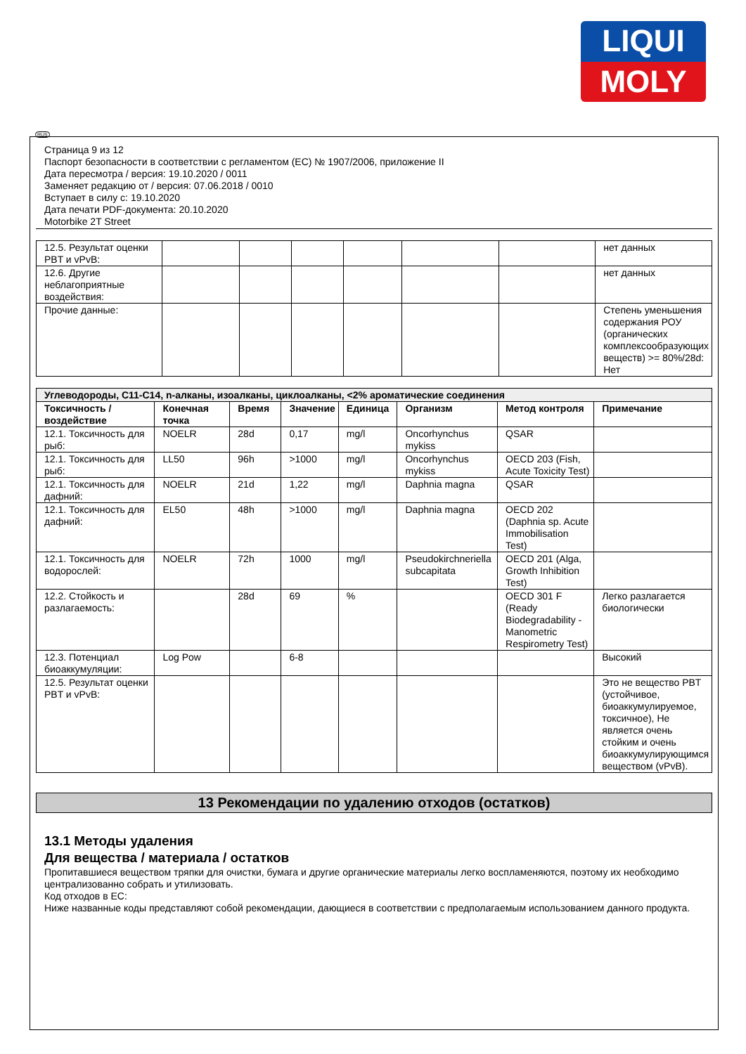LIQUI
MOLY
RUS
Страница 9 из 12
Паспорт безопасности в соответствии с регламентом (ЕС) № 1907/2006, приложение II
Дата пересмотра / версия: 19.10.2020 / 0011
Заменяет редакцию от / версия: 07.06.2018 / 0010
Вступает в силу с: 19.10.2020
Дата печати PDF-документа: 20.10.2020
Motorbike 2T Street
| 12.5. Результат оценки PBT и vPvB: | | | | | | | нет данных |
| 12.6. Другие неблагоприятные воздействия: | | | | | | | нет данных |
| Прочие данные: | | | | | | | Степень уменьшения содержания РОУ (органических комплексообразующих веществ) >= 80%/28d: Нет |
| Углеводороды, C11-C14, n-алканы, изоалканы, циклоалканы, <2% ароматические соединения | | | | | | | |
| Токсичность / воздействие | Конечная точка | Время | Значение | Единица | Организм | Метод контроля | Примечание |
| 12.1. Токсичность для рыб: | NOELR | 28d | 0,17 | mg/l | Oncorhynchus mykiss | QSAR | |
| 12.1. Токсичность для рыб: | LL50 | 96h | >1000 | mg/l | Oncorhynchus mykiss | OECD 203 (Fish, Acute Toxicity Test) | |
| 12.1. Токсичность для дафний: | NOELR | 21d | 1,22 | mg/l | Daphnia magna | QSAR | |
| 12.1. Токсичность для дафний: | EL50 | 48h | >1000 | mg/l | Daphnia magna | OECD 202 (Daphnia sp. Acute Immobilisation Test) | |
| 12.1. Токсичность для водорослей: | NOELR | 72h | 1000 | mg/l | Pseudokirchneriella subcapitata | OECD 201 (Alga, Growth Inhibition Test) | |
| 12.2. Стойкость и разлагаемость: | | 28d | 69 | % | | OECD 301 F (Ready Biodegradability - Manometric Respirometry Test) | Легко разлагается биологически |
| 12.3. Потенциал биоаккумуляции: | Log Pow | | 6-8 | | | | Высокий |
| 12.5. Результат оценки PBT и vPvB: | | | | | | | Это не вещество PBT (устойчивое, биоаккумулируемое, токсичное), Не является очень стойким и очень биоаккумулирующимся веществом (vPvB). |
13 Рекомендации по удалению отходов (остатков)
13.1 Методы удаления
Для вещества / материала / остатков
Пропитавшиеся веществом тряпки для очистки, бумага и другие органические материалы легко воспламеняются, поэтому их необходимо централизованно собрать и утилизовать.
Код отходов в ЕС:
Ниже названные коды представляют собой рекомендации, дающиеся в соответствии с предполагаемым использованием данного продукта.